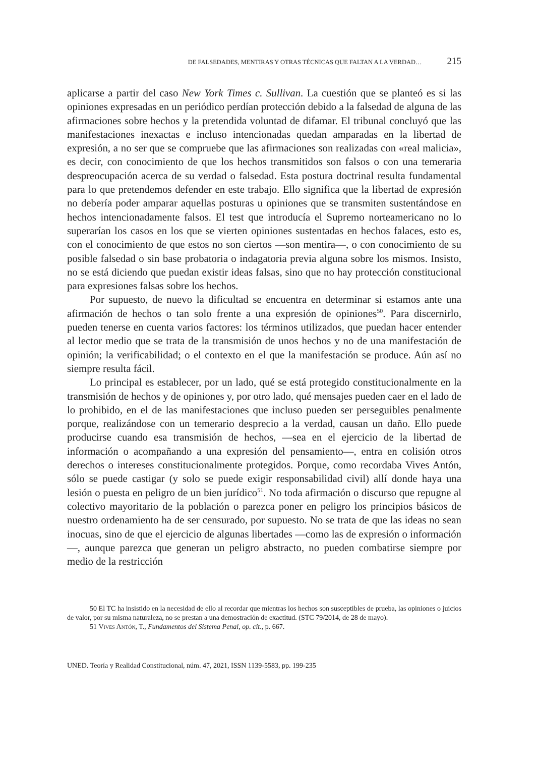DE FALSEDADES, MENTIRAS Y OTRAS TÉCNICAS QUE FALTAN A LA VERDAD… 215
aplicarse a partir del caso New York Times c. Sullivan. La cuestión que se planteó es si las opiniones expresadas en un periódico perdían protección debido a la falsedad de alguna de las afirmaciones sobre hechos y la pretendida voluntad de difamar. El tribunal concluyó que las manifestaciones inexactas e incluso intencionadas quedan amparadas en la libertad de expresión, a no ser que se compruebe que las afirmaciones son realizadas con «real malicia», es decir, con conocimiento de que los hechos transmitidos son falsos o con una temeraria despreocupación acerca de su verdad o falsedad. Esta postura doctrinal resulta fundamental para lo que pretendemos defender en este trabajo. Ello significa que la libertad de expresión no debería poder amparar aquellas posturas u opiniones que se transmiten sustentándose en hechos intencionadamente falsos. El test que introducía el Supremo norteamericano no lo superarían los casos en los que se vierten opiniones sustentadas en hechos falaces, esto es, con el conocimiento de que estos no son ciertos —son mentira—, o con conocimiento de su posible falsedad o sin base probatoria o indagatoria previa alguna sobre los mismos. Insisto, no se está diciendo que puedan existir ideas falsas, sino que no hay protección constitucional para expresiones falsas sobre los hechos.
Por supuesto, de nuevo la dificultad se encuentra en determinar si estamos ante una afirmación de hechos o tan solo frente a una expresión de opiniones<sup>50</sup>. Para discernirlo, pueden tenerse en cuenta varios factores: los términos utilizados, que puedan hacer entender al lector medio que se trata de la transmisión de unos hechos y no de una manifestación de opinión; la verificabilidad; o el contexto en el que la manifestación se produce. Aún así no siempre resulta fácil.
Lo principal es establecer, por un lado, qué se está protegido constitucionalmente en la transmisión de hechos y de opiniones y, por otro lado, qué mensajes pueden caer en el lado de lo prohibido, en el de las manifestaciones que incluso pueden ser perseguibles penalmente porque, realizándose con un temerario desprecio a la verdad, causan un daño. Ello puede producirse cuando esa transmisión de hechos, —sea en el ejercicio de la libertad de información o acompañando a una expresión del pensamiento—, entra en colisión otros derechos o intereses constitucionalmente protegidos. Porque, como recordaba Vives Antón, sólo se puede castigar (y solo se puede exigir responsabilidad civil) allí donde haya una lesión o puesta en peligro de un bien jurídico<sup>51</sup>. No toda afirmación o discurso que repugne al colectivo mayoritario de la población o parezca poner en peligro los principios básicos de nuestro ordenamiento ha de ser censurado, por supuesto. No se trata de que las ideas no sean inocuas, sino de que el ejercicio de algunas libertades —como las de expresión o información—, aunque parezca que generan un peligro abstracto, no pueden combatirse siempre por medio de la restricción
50 El TC ha insistido en la necesidad de ello al recordar que mientras los hechos son susceptibles de prueba, las opiniones o juicios de valor, por su misma naturaleza, no se prestan a una demostración de exactitud. (STC 79/2014, de 28 de mayo).
51 Vives Antón, T., Fundamentos del Sistema Penal, op. cit., p. 667.
UNED. Teoría y Realidad Constitucional, núm. 47, 2021, ISSN 1139-5583, pp. 199-235